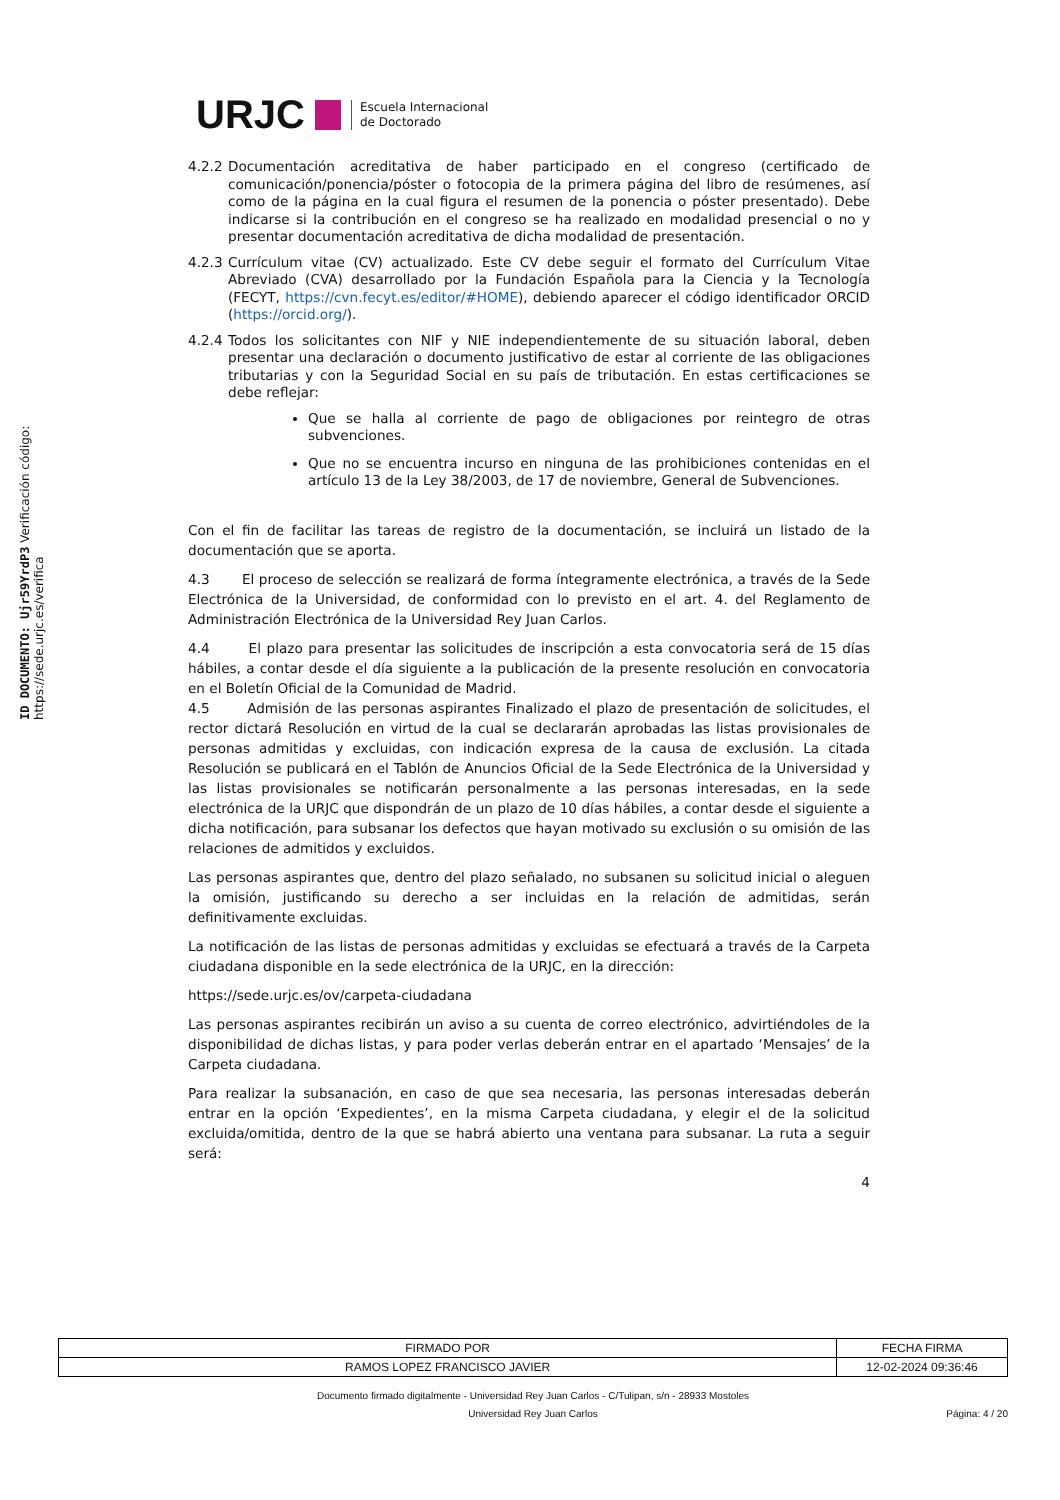ID DOCUMENTO: Ujr59YrdP3 Verificación código: https://sede.urjc.es/verifica
URJC Escuela Internacional
de Doctorado
4.2.2 Documentación acreditativa de haber participado en el congreso (certificado de comunicación/ponencia/póster o fotocopia de la primera página del libro de resúmenes, así como de la página en la cual figura el resumen de la ponencia o póster presentado). Debe indicarse si la contribución en el congreso se ha realizado en modalidad presencial o no y presentar documentación acreditativa de dicha modalidad de presentación.
4.2.3 Currículum vitae (CV) actualizado. Este CV debe seguir el formato del Currículum Vitae Abreviado (CVA) desarrollado por la Fundación Española para la Ciencia y la Tecnología (FECYT, https://cvn.fecyt.es/editor/#HOME), debiendo aparecer el código identificador ORCID (https://orcid.org/).
4.2.4 Todos los solicitantes con NIF y NIE independientemente de su situación laboral, deben presentar una declaración o documento justificativo de estar al corriente de las obligaciones tributarias y con la Seguridad Social en su país de tributación. En estas certificaciones se debe reflejar:
Que se halla al corriente de pago de obligaciones por reintegro de otras subvenciones.
Que no se encuentra incurso en ninguna de las prohibiciones contenidas en el artículo 13 de la Ley 38/2003, de 17 de noviembre, General de Subvenciones.
Con el fin de facilitar las tareas de registro de la documentación, se incluirá un listado de la documentación que se aporta.
4.3 El proceso de selección se realizará de forma íntegramente electrónica, a través de la Sede Electrónica de la Universidad, de conformidad con lo previsto en el art. 4. del Reglamento de Administración Electrónica de la Universidad Rey Juan Carlos.
4.4 El plazo para presentar las solicitudes de inscripción a esta convocatoria será de 15 días hábiles, a contar desde el día siguiente a la publicación de la presente resolución en convocatoria en el Boletín Oficial de la Comunidad de Madrid.
4.5 Admisión de las personas aspirantes Finalizado el plazo de presentación de solicitudes, el rector dictará Resolución en virtud de la cual se declararán aprobadas las listas provisionales de personas admitidas y excluidas, con indicación expresa de la causa de exclusión. La citada Resolución se publicará en el Tablón de Anuncios Oficial de la Sede Electrónica de la Universidad y las listas provisionales se notificarán personalmente a las personas interesadas, en la sede electrónica de la URJC que dispondrán de un plazo de 10 días hábiles, a contar desde el siguiente a dicha notificación, para subsanar los defectos que hayan motivado su exclusión o su omisión de las relaciones de admitidos y excluidos.
Las personas aspirantes que, dentro del plazo señalado, no subsanen su solicitud inicial o aleguen la omisión, justificando su derecho a ser incluidas en la relación de admitidas, serán definitivamente excluidas.
La notificación de las listas de personas admitidas y excluidas se efectuará a través de la Carpeta ciudadana disponible en la sede electrónica de la URJC, en la dirección:
https://sede.urjc.es/ov/carpeta-ciudadana
Las personas aspirantes recibirán un aviso a su cuenta de correo electrónico, advirtiéndoles de la disponibilidad de dichas listas, y para poder verlas deberán entrar en el apartado ‘Mensajes’ de la Carpeta ciudadana.
Para realizar la subsanación, en caso de que sea necesaria, las personas interesadas deberán entrar en la opción ‘Expedientes’, en la misma Carpeta ciudadana, y elegir el de la solicitud excluida/omitida, dentro de la que se habrá abierto una ventana para subsanar. La ruta a seguir será:
4
| FIRMADO POR | FECHA FIRMA |
| --- | --- |
| RAMOS LOPEZ FRANCISCO JAVIER | 12-02-2024 09:36:46 |
Documento firmado digitalmente - Universidad Rey Juan Carlos - C/Tulipan, s/n - 28933 Mostoles
Universidad Rey Juan Carlos Página: 4 / 20